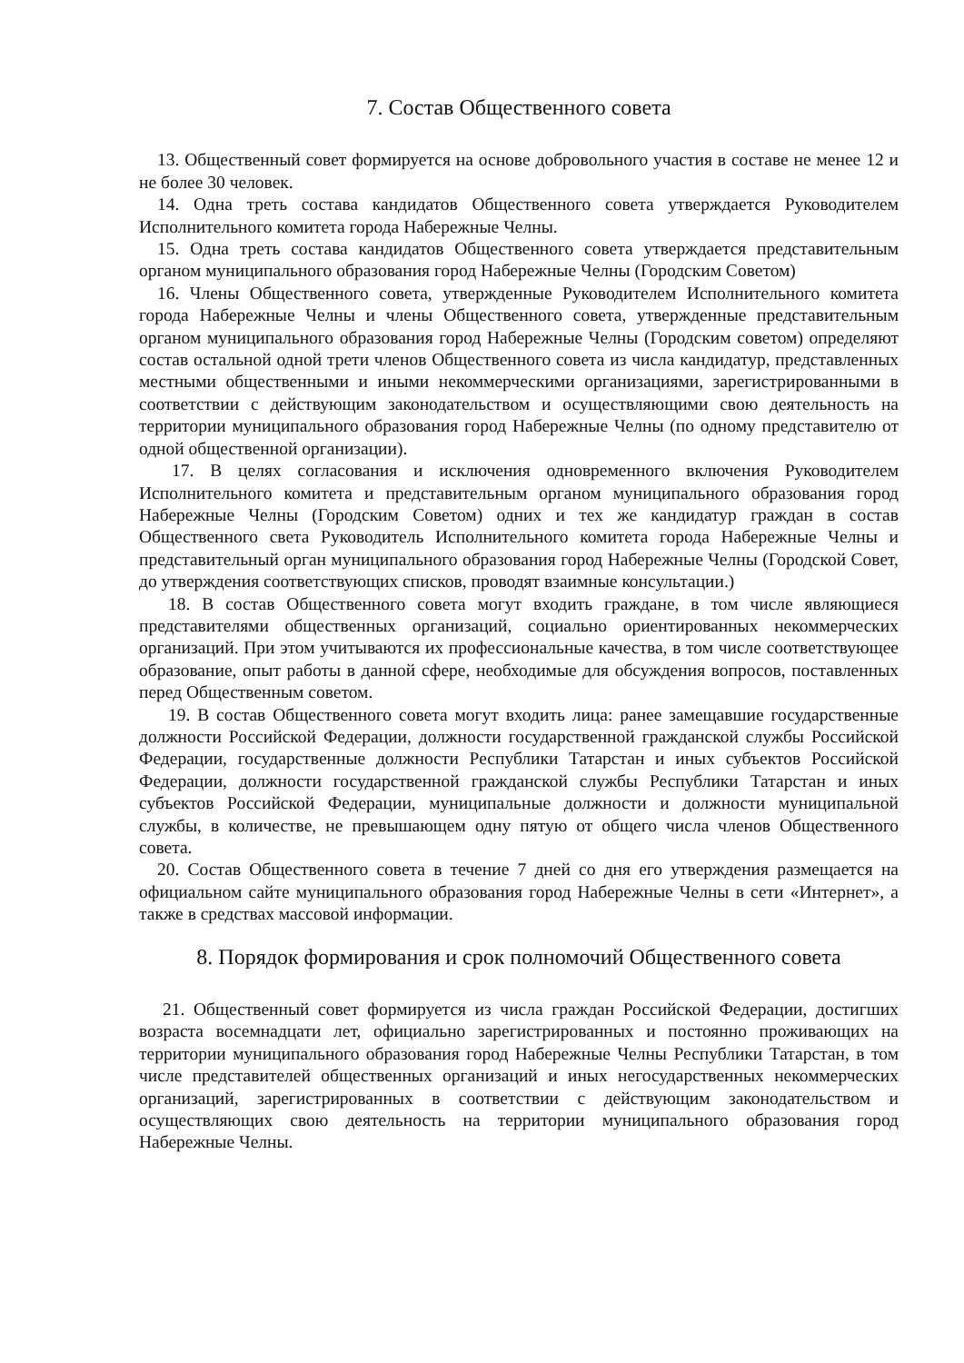7. Состав Общественного совета
13. Общественный совет формируется на основе добровольного участия в составе не менее 12 и не более 30 человек.
14. Одна треть состава кандидатов Общественного совета утверждается Руководителем Исполнительного комитета города Набережные Челны.
15. Одна треть состава кандидатов Общественного совета утверждается представительным органом муниципального образования город Набережные Челны (Городским Советом)
16. Члены Общественного совета, утвержденные Руководителем Исполнительного комитета города Набережные Челны и члены Общественного совета, утвержденные представительным органом муниципального образования город Набережные Челны (Городским советом) определяют состав остальной одной трети членов Общественного совета из числа кандидатур, представленных местными общественными и иными некоммерческими организациями, зарегистрированными в соответствии с действующим законодательством и осуществляющими свою деятельность на территории муниципального образования город Набережные Челны (по одному представителю от одной общественной организации).
17. В целях согласования и исключения одновременного включения Руководителем Исполнительного комитета и представительным органом муниципального образования город Набережные Челны (Городским Советом) одних и тех же кандидатур граждан в состав Общественного света Руководитель Исполнительного комитета города Набережные Челны и представительный орган муниципального образования город Набережные Челны (Городской Совет, до утверждения соответствующих списков, проводят взаимные консультации.)
18. В состав Общественного совета могут входить граждане, в том числе являющиеся представителями общественных организаций, социально ориентированных некоммерческих организаций. При этом учитываются их профессиональные качества, в том числе соответствующее образование, опыт работы в данной сфере, необходимые для обсуждения вопросов, поставленных перед Общественным советом.
19. В состав Общественного совета могут входить лица: ранее замещавшие государственные должности Российской Федерации, должности государственной гражданской службы Российской Федерации, государственные должности Республики Татарстан и иных субъектов Российской Федерации, должности государственной гражданской службы Республики Татарстан и иных субъектов Российской Федерации, муниципальные должности и должности муниципальной службы, в количестве, не превышающем одну пятую от общего числа членов Общественного совета.
20. Состав Общественного совета в течение 7 дней со дня его утверждения размещается на официальном сайте муниципального образования город Набережные Челны в сети «Интернет», а также в средствах массовой информации.
8. Порядок формирования и срок полномочий Общественного совета
21. Общественный совет формируется из числа граждан Российской Федерации, достигших возраста восемнадцати лет, официально зарегистрированных и постоянно проживающих на территории муниципального образования город Набережные Челны Республики Татарстан, в том числе представителей общественных организаций и иных негосударственных некоммерческих организаций, зарегистрированных в соответствии с действующим законодательством и осуществляющих свою деятельность на территории муниципального образования город Набережные Челны.